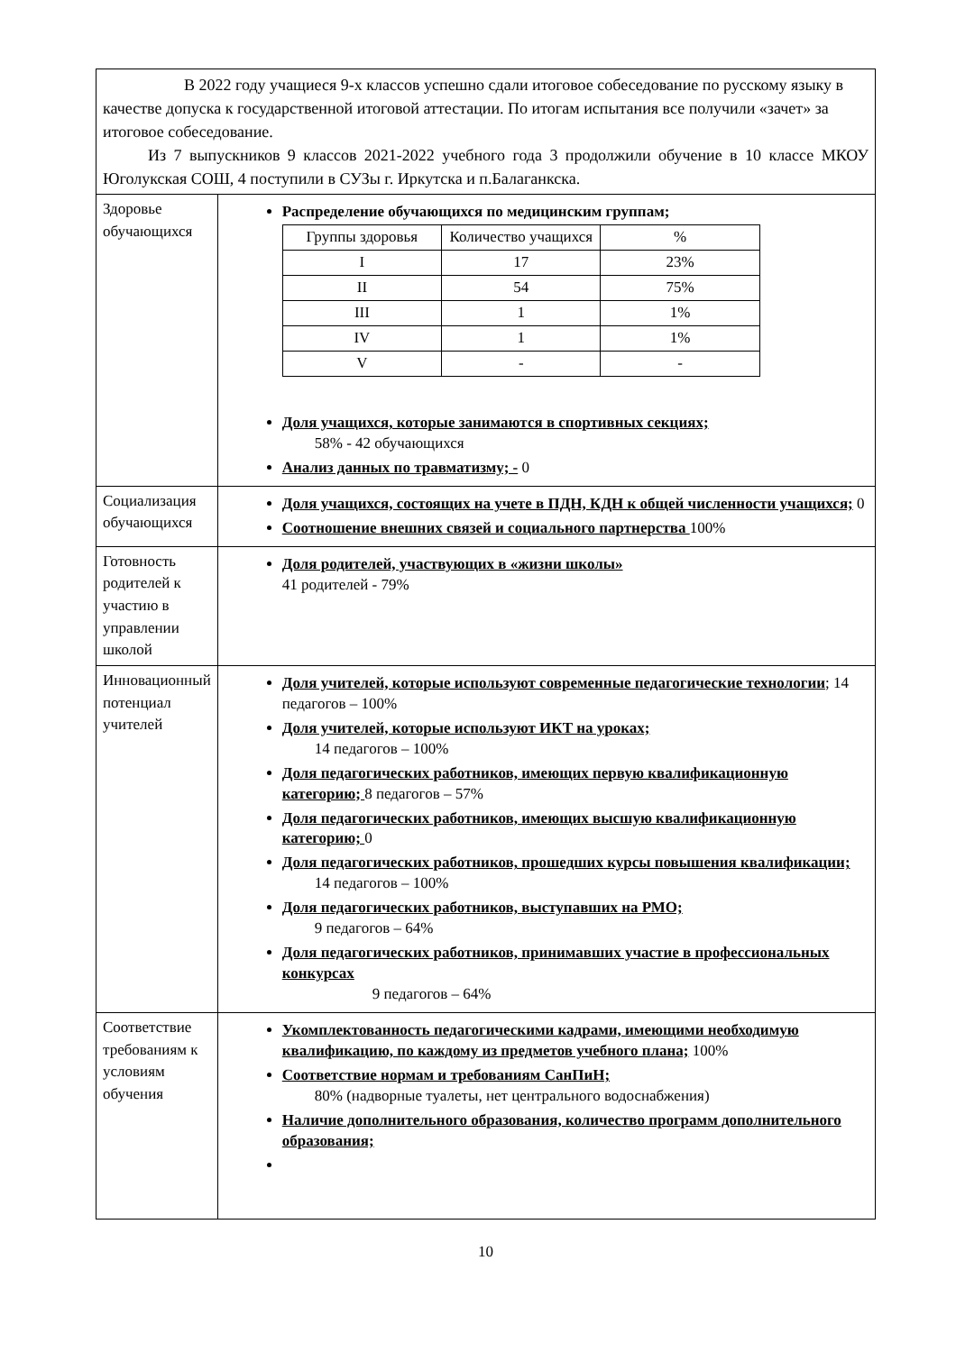| В 2022 году учащиеся 9-х классов успешно сдали итоговое собеседование по русскому языку в качестве допуска к государственной итоговой аттестации. По итогам испытания все получили «зачет» за итоговое собеседование. Из 7 выпускников 9 классов 2021-2022 учебного года 3 продолжили обучение в 10 классе МКОУ Юголукская СОШ, 4 поступили в СУЗы г. Иркутска и п.Балаганкска. | |
| Здоровье обучающихся | Распределение обучающихся по медицинским группам; / Группы здоровья / Количество учащихся / % / / --- / --- / --- / / I / 17 / 23% / / II / 54 / 75% / / III / 1 / 1% / / IV / 1 / 1% / / V / - / - / Доля учащихся, которые занимаются в спортивных секциях; 58% - 42 обучающихся Анализ данных по травматизму; - 0 |
| Социализация обучающихся | Доля учащихся, состоящих на учете в ПДН, КДН к общей численности учащихся; 0 Соотношение внешних связей и социального партнерства 100% |
| Готовность родителей к участию в управлении школой | Доля родителей, участвующих в «жизни школы» 41 родителей - 79% |
| Инновационный потенциал учителей | Доля учителей, которые используют современные педагогические технологии ; 14 педагогов – 100% Доля учителей, которые используют ИКТ на уроках; 14 педагогов – 100% Доля педагогических работников, имеющих первую квалификационную категорию; 8 педагогов – 57% Доля педагогических работников, имеющих высшую квалификационную категорию; 0 Доля педагогических работников, прошедших курсы повышения квалификации; 14 педагогов – 100% Доля педагогических работников, выступавших на РМО; 9 педагогов – 64% Доля педагогических работников, принимавших участие в профессиональных конкурсах 9 педагогов – 64% |
| Соответствие требованиям к условиям обучения | Укомплектованность педагогическими кадрами, имеющими необходимую квалификацию, по каждому из предметов учебного плана; 100% Соответствие нормам и требованиям СанПиН; 80% (надворные туалеты, нет центрального водоснабжения) Наличие дополнительного образования, количество программ дополнительного образования; |
10